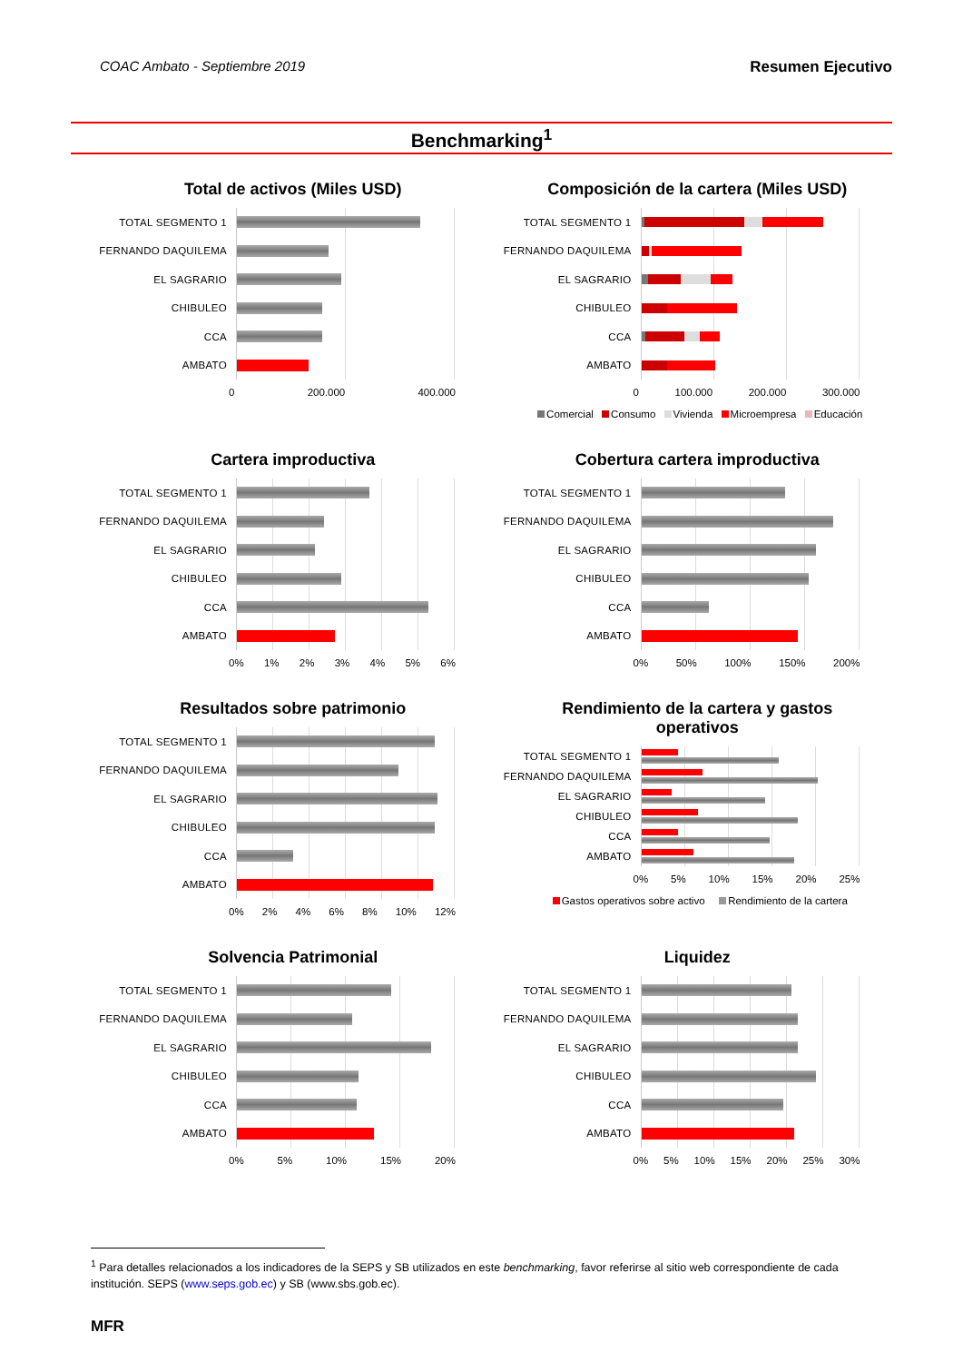COAC Ambato - Septiembre 2019 Resumen Ejecutivo
Benchmarking<sup>1</sup>
Total de activos (Miles USD)
TOTAL SEGMENTO 1
FERNANDO DAQUILEMA
EL SAGRARIO
CHIBULEO
CCA
AMBATO
0 200.000 400.000
Composición de la cartera (Miles USD)
TOTAL SEGMENTO 1
FERNANDO DAQUILEMA
EL SAGRARIO
CHIBULEO
CCA
AMBATO
0 100.000 200.000 300.000
Comercial Consumo Vivienda Microempresa Educación
Cartera improductiva
TOTAL SEGMENTO 1
FERNANDO DAQUILEMA
EL SAGRARIO
CHIBULEO
CCA
AMBATO
0% 1% 2% 3% 4% 5% 6%
Cobertura cartera improductiva
TOTAL SEGMENTO 1
FERNANDO DAQUILEMA
EL SAGRARIO
CHIBULEO
CCA
AMBATO
0% 50% 100% 150% 200%
Resultados sobre patrimonio
TOTAL SEGMENTO 1
FERNANDO DAQUILEMA
EL SAGRARIO
CHIBULEO
CCA
AMBATO
0% 2% 4% 6% 8% 10% 12%
Rendimiento de la cartera y gastos
operativos
TOTAL SEGMENTO 1
FERNANDO DAQUILEMA
EL SAGRARIO
CHIBULEO
CCA
AMBATO
0% 5% 10% 15% 20% 25%
Gastos operativos sobre activo Rendimiento de la cartera
Solvencia Patrimonial
TOTAL SEGMENTO 1
FERNANDO DAQUILEMA
EL SAGRARIO
CHIBULEO
CCA
AMBATO
0% 5% 10% 15% 20%
Liquidez
TOTAL SEGMENTO 1
FERNANDO DAQUILEMA
EL SAGRARIO
CHIBULEO
CCA
AMBATO
0% 5% 10% 15% 20% 25% 30%
<sup>1</sup> Para detalles relacionados a los indicadores de la SEPS y SB utilizados en este benchmarking, favor referirse al sitio web correspondiente de cada institución. SEPS (www.seps.gob.ec) y SB (www.sbs.gob.ec).
MFR